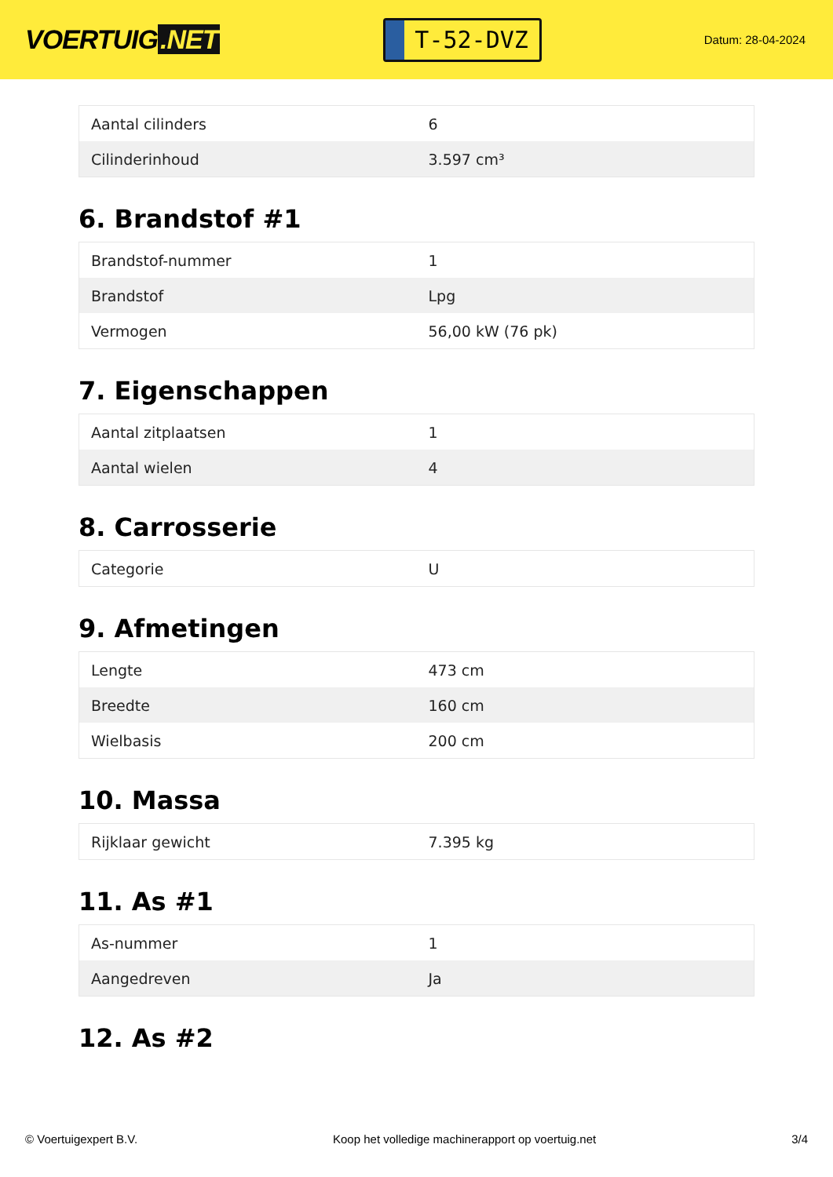VOERTUIG.NET
T-52-DVZ
Datum: 28-04-2024
| Aantal cilinders | 6 |
| Cilinderinhoud | 3.597 cm³ |
6. Brandstof #1
| Brandstof-nummer | 1 |
| Brandstof | Lpg |
| Vermogen | 56,00 kW (76 pk) |
7. Eigenschappen
| Aantal zitplaatsen | 1 |
| Aantal wielen | 4 |
8. Carrosserie
| Categorie | U |
9. Afmetingen
| Lengte | 473 cm |
| Breedte | 160 cm |
| Wielbasis | 200 cm |
10. Massa
| Rijklaar gewicht | 7.395 kg |
11. As #1
| As-nummer | 1 |
| Aangedreven | Ja |
12. As #2
© Voertuigexpert B.V. Koop het volledige machinerapport op voertuig.net 3/4